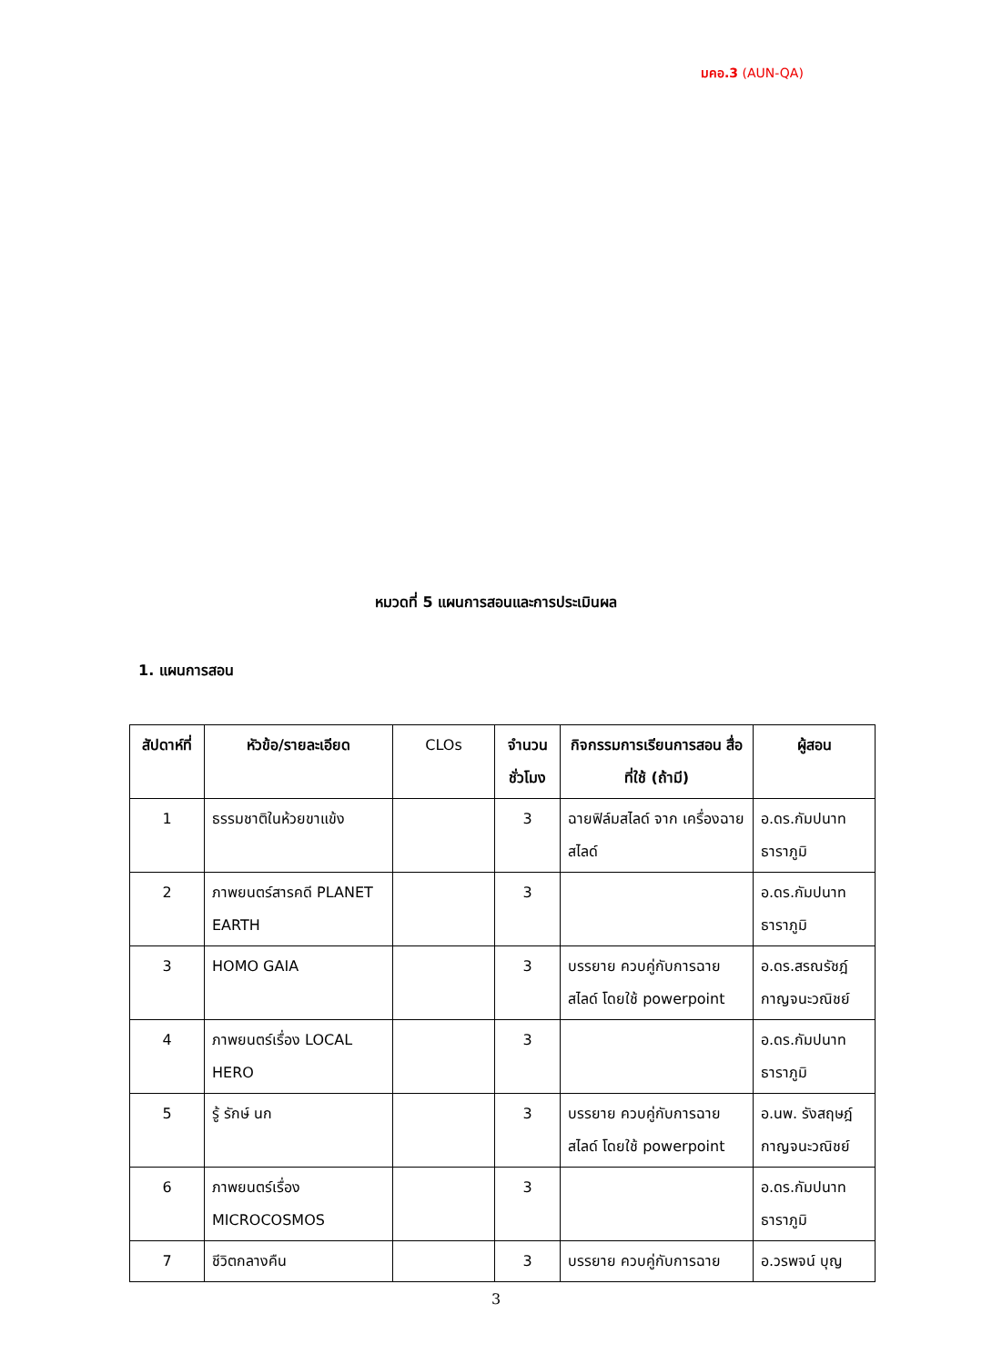มคอ.3 (AUN-QA)
หมวดที่ 5 แผนการสอนและการประเมินผล
1. แผนการสอน
| สัปดาห์ที่ | หัวข้อ/รายละเอียด | CLOs | จำนวนชั่วโมง | กิจกรรมการเรียนการสอน สื่อที่ใช้ (ถ้ามี) | ผู้สอน |
| --- | --- | --- | --- | --- | --- |
| 1 | ธรรมชาติในห้วยขาแข้ง | | 3 | ฉายฟิล์มสไลด์ จาก เครื่องฉายสไลด์ | อ.ดร.กัมปนาท ธาราภูมิ |
| 2 | ภาพยนตร์สารคดี PLANET EARTH | | 3 | | อ.ดร.กัมปนาท ธาราภูมิ |
| 3 | HOMO GAIA | | 3 | บรรยาย ควบคู่กับการฉาย สไลด์ โดยใช้ powerpoint | อ.ดร.สรณรัชฎ์ กาญจนะวณิชย์ |
| 4 | ภาพยนตร์เรื่อง LOCAL HERO | | 3 | | อ.ดร.กัมปนาท ธาราภูมิ |
| 5 | รู้ รักษ์ นก | | 3 | บรรยาย ควบคู่กับการฉาย สไลด์ โดยใช้ powerpoint | อ.นพ. รังสฤษฎ์ กาญจนะวณิชย์ |
| 6 | ภาพยนตร์เรื่อง MICROCOSMOS | | 3 | | อ.ดร.กัมปนาท ธาราภูมิ |
| 7 | ชีวิตกลางคืน | | 3 | บรรยาย ควบคู่กับการฉาย | อ.วรพจน์ บุญ |
3